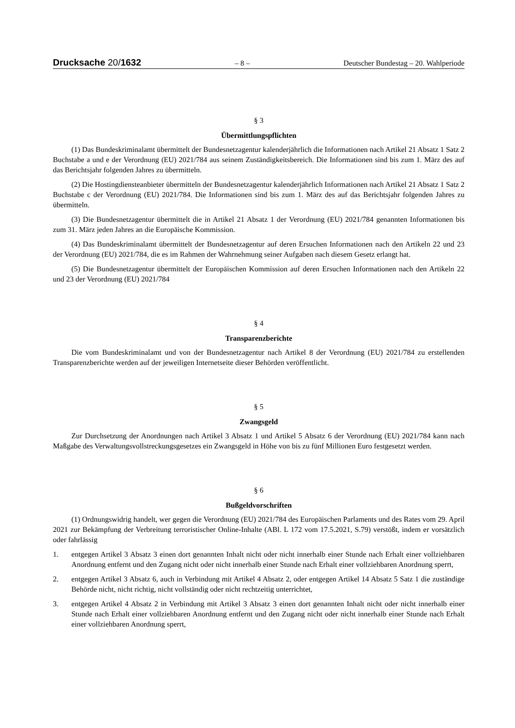Drucksache 20/1632
– 8 – Deutscher Bundestag – 20. Wahlperiode
§ 3
Übermittlungspflichten
(1) Das Bundeskriminalamt übermittelt der Bundesnetzagentur kalenderjährlich die Informationen nach Artikel 21 Absatz 1 Satz 2 Buchstabe a und e der Verordnung (EU) 2021/784 aus seinem Zuständigkeitsbereich. Die Informationen sind bis zum 1. März des auf das Berichtsjahr folgenden Jahres zu übermitteln.
(2) Die Hostingdiensteanbieter übermitteln der Bundesnetzagentur kalenderjährlich Informationen nach Artikel 21 Absatz 1 Satz 2 Buchstabe c der Verordnung (EU) 2021/784. Die Informationen sind bis zum 1. März des auf das Berichtsjahr folgenden Jahres zu übermitteln.
(3) Die Bundesnetzagentur übermittelt die in Artikel 21 Absatz 1 der Verordnung (EU) 2021/784 genannten Informationen bis zum 31. März jeden Jahres an die Europäische Kommission.
(4) Das Bundeskriminalamt übermittelt der Bundesnetzagentur auf deren Ersuchen Informationen nach den Artikeln 22 und 23 der Verordnung (EU) 2021/784, die es im Rahmen der Wahrnehmung seiner Aufgaben nach diesem Gesetz erlangt hat.
(5) Die Bundesnetzagentur übermittelt der Europäischen Kommission auf deren Ersuchen Informationen nach den Artikeln 22 und 23 der Verordnung (EU) 2021/784
§ 4
Transparenzberichte
Die vom Bundeskriminalamt und von der Bundesnetzagentur nach Artikel 8 der Verordnung (EU) 2021/784 zu erstellenden Transparenzberichte werden auf der jeweiligen Internetseite dieser Behörden veröffentlicht.
§ 5
Zwangsgeld
Zur Durchsetzung der Anordnungen nach Artikel 3 Absatz 1 und Artikel 5 Absatz 6 der Verordnung (EU) 2021/784 kann nach Maßgabe des Verwaltungsvollstreckungsgesetzes ein Zwangsgeld in Höhe von bis zu fünf Millionen Euro festgesetzt werden.
§ 6
Bußgeldvorschriften
(1) Ordnungswidrig handelt, wer gegen die Verordnung (EU) 2021/784 des Europäischen Parlaments und des Rates vom 29. April 2021 zur Bekämpfung der Verbreitung terroristischer Online-Inhalte (ABl. L 172 vom 17.5.2021, S.79) verstößt, indem er vorsätzlich oder fahrlässig
1. entgegen Artikel 3 Absatz 3 einen dort genannten Inhalt nicht oder nicht innerhalb einer Stunde nach Erhalt einer vollziehbaren Anordnung entfernt und den Zugang nicht oder nicht innerhalb einer Stunde nach Erhalt einer vollziehbaren Anordnung sperrt,
2. entgegen Artikel 3 Absatz 6, auch in Verbindung mit Artikel 4 Absatz 2, oder entgegen Artikel 14 Absatz 5 Satz 1 die zuständige Behörde nicht, nicht richtig, nicht vollständig oder nicht rechtzeitig unterrichtet,
3. entgegen Artikel 4 Absatz 2 in Verbindung mit Artikel 3 Absatz 3 einen dort genannten Inhalt nicht oder nicht innerhalb einer Stunde nach Erhalt einer vollziehbaren Anordnung entfernt und den Zugang nicht oder nicht innerhalb einer Stunde nach Erhalt einer vollziehbaren Anordnung sperrt,